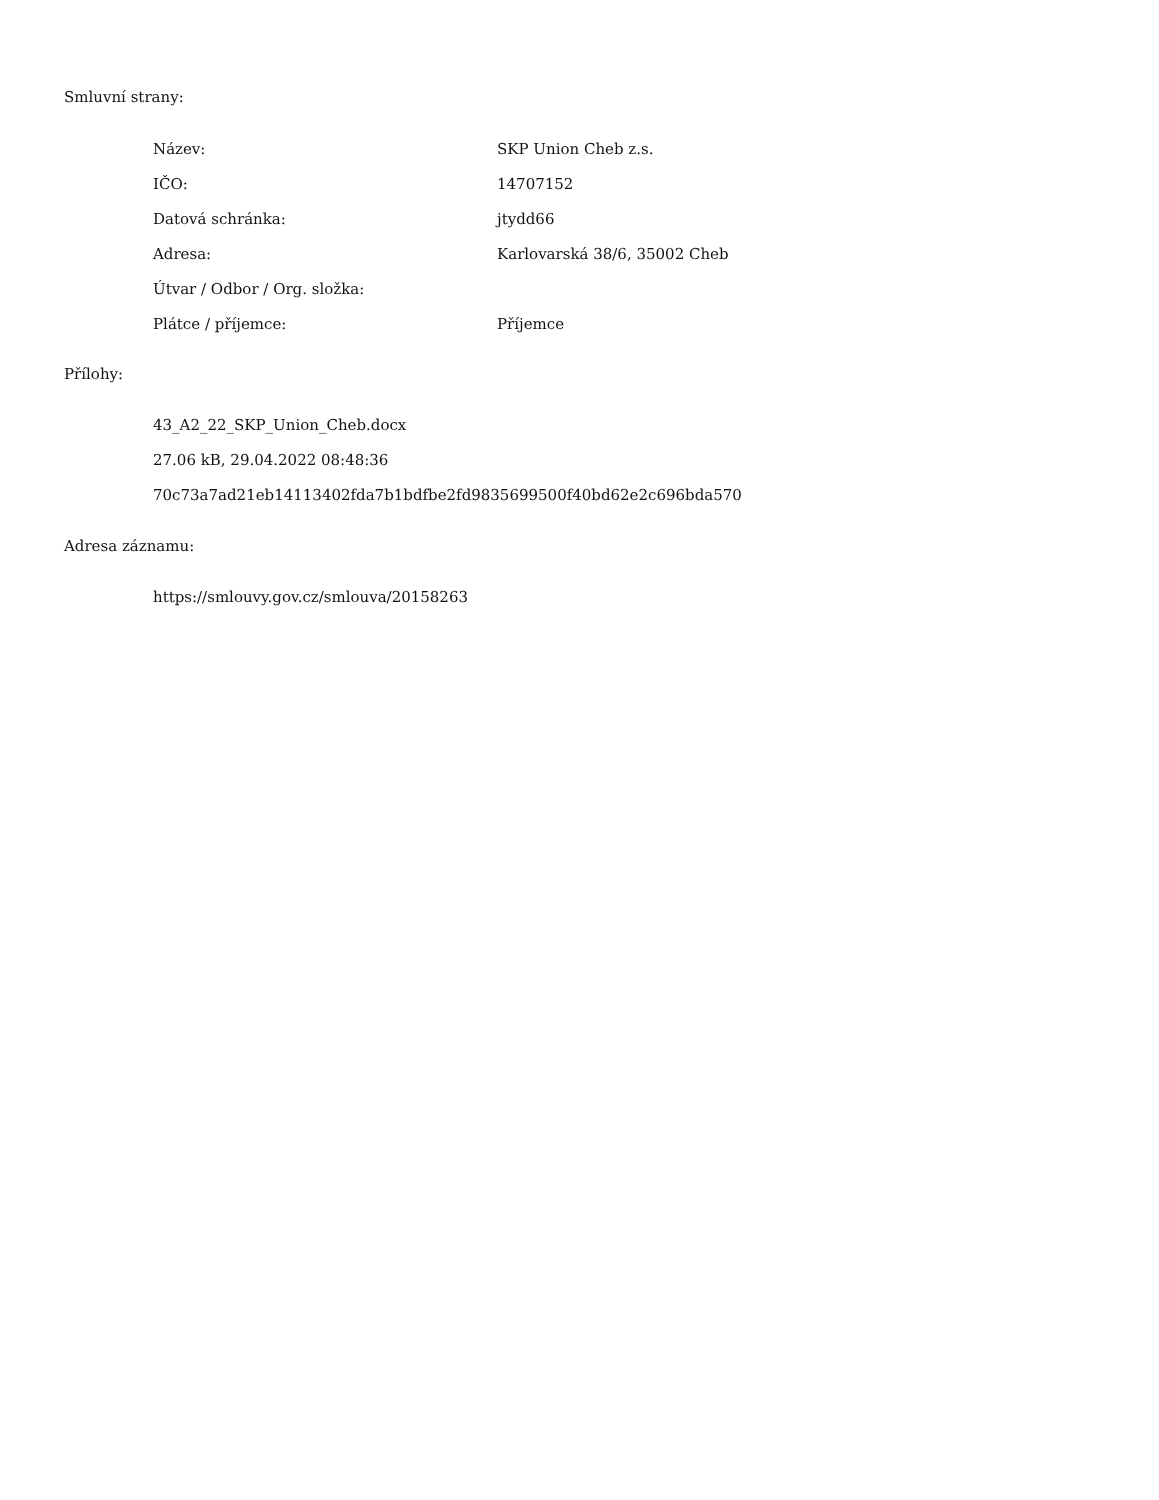Smluvní strany:
| Název: | SKP Union Cheb z.s. |
| IČO: | 14707152 |
| Datová schránka: | jtydd66 |
| Adresa: | Karlovarská 38/6, 35002 Cheb |
| Útvar / Odbor / Org. složka: | |
| Plátce / příjemce: | Příjemce |
Přílohy:
43_A2_22_SKP_Union_Cheb.docx
27.06 kB, 29.04.2022 08:48:36
70c73a7ad21eb14113402fda7b1bdfbe2fd9835699500f40bd62e2c696bda570
Adresa záznamu:
https://smlouvy.gov.cz/smlouva/20158263